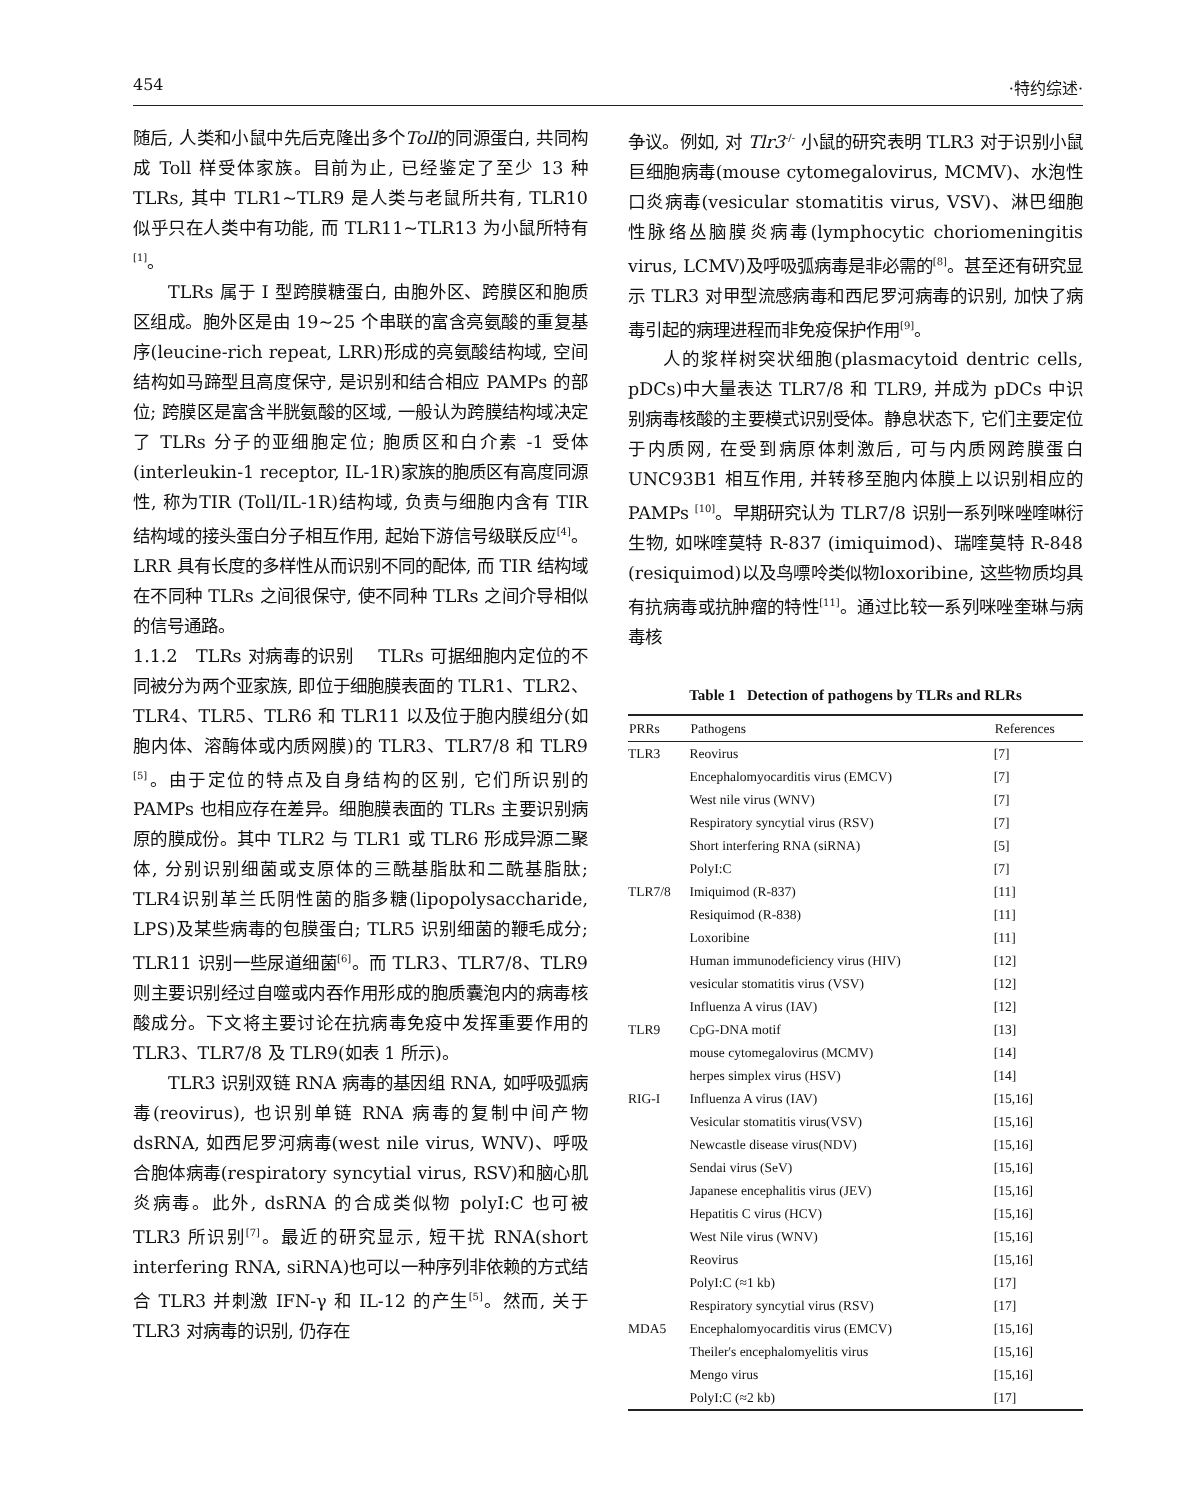454 ·特约综述·
随后, 人类和小鼠中先后克隆出多个Toll的同源蛋白, 共同构成 Toll 样受体家族。目前为止, 已经鉴定了至少 13 种 TLRs, 其中 TLR1~TLR9 是人类与老鼠所共有, TLR10 似乎只在人类中有功能, 而 TLR11~TLR13 为小鼠所特有<sup>[1]</sup>。
TLRs 属于 I 型跨膜糖蛋白, 由胞外区、跨膜区和胞质区组成。胞外区是由 19~25 个串联的富含亮氨酸的重复基序(leucine-rich repeat, LRR)形成的亮氨酸结构域, 空间结构如马蹄型且高度保守, 是识别和结合相应 PAMPs 的部位; 跨膜区是富含半胱氨酸的区域, 一般认为跨膜结构域决定了 TLRs 分子的亚细胞定位; 胞质区和白介素 -1 受体(interleukin-1 receptor, IL-1R)家族的胞质区有高度同源性, 称为TIR (Toll/IL-1R)结构域, 负责与细胞内含有 TIR 结构域的接头蛋白分子相互作用, 起始下游信号级联反应<sup>[4]</sup>。LRR 具有长度的多样性从而识别不同的配体, 而 TIR 结构域在不同种 TLRs 之间很保守, 使不同种 TLRs 之间介导相似的信号通路。
1.1.2 TLRs 对病毒的识别 TLRs 可据细胞内定位的不同被分为两个亚家族, 即位于细胞膜表面的 TLR1、TLR2、TLR4、TLR5、TLR6 和 TLR11 以及位于胞内膜组分(如胞内体、溶酶体或内质网膜)的 TLR3、TLR7/8 和 TLR9 <sup>[5]</sup>。由于定位的特点及自身结构的区别, 它们所识别的 PAMPs 也相应存在差异。细胞膜表面的 TLRs 主要识别病原的膜成份。其中 TLR2 与 TLR1 或 TLR6 形成异源二聚体, 分别识别细菌或支原体的三酰基脂肽和二酰基脂肽; TLR4识别革兰氏阴性菌的脂多糖(lipopolysaccharide, LPS)及某些病毒的包膜蛋白; TLR5 识别细菌的鞭毛成分; TLR11 识别一些尿道细菌<sup>[6]</sup>。而 TLR3、TLR7/8、TLR9则主要识别经过自噬或内吞作用形成的胞质囊泡内的病毒核酸成分。下文将主要讨论在抗病毒免疫中发挥重要作用的 TLR3、TLR7/8 及 TLR9(如表 1 所示)。
TLR3 识别双链 RNA 病毒的基因组 RNA, 如呼吸弧病毒(reovirus), 也识别单链 RNA 病毒的复制中间产物 dsRNA, 如西尼罗河病毒(west nile virus, WNV)、呼吸合胞体病毒(respiratory syncytial virus, RSV)和脑心肌炎病毒。此外, dsRNA 的合成类似物 polyI:C 也可被 TLR3 所识别<sup>[7]</sup>。最近的研究显示, 短干扰 RNA(short interfering RNA, siRNA)也可以一种序列非依赖的方式结合 TLR3 并刺激 IFN-γ 和 IL-12 的产生<sup>[5]</sup>。然而, 关于 TLR3 对病毒的识别, 仍存在
争议。例如, 对 Tlr3<sup>-/-</sup> 小鼠的研究表明 TLR3 对于识别小鼠巨细胞病毒(mouse cytomegalovirus, MCMV)、水泡性口炎病毒(vesicular stomatitis virus, VSV)、淋巴细胞性脉络丛脑膜炎病毒(lymphocytic choriomeningitis virus, LCMV)及呼吸弧病毒是非必需的<sup>[8]</sup>。甚至还有研究显示 TLR3 对甲型流感病毒和西尼罗河病毒的识别, 加快了病毒引起的病理进程而非免疫保护作用<sup>[9]</sup>。
人的浆样树突状细胞(plasmacytoid dentric cells, pDCs)中大量表达 TLR7/8 和 TLR9, 并成为 pDCs 中识别病毒核酸的主要模式识别受体。静息状态下, 它们主要定位于内质网, 在受到病原体刺激后, 可与内质网跨膜蛋白 UNC93B1 相互作用, 并转移至胞内体膜上以识别相应的 PAMPs <sup>[10]</sup>。早期研究认为 TLR7/8 识别一系列咪唑喹啉衍生物, 如咪喹莫特 R-837 (imiquimod)、瑞喹莫特 R-848 (resiquimod)以及鸟嘌呤类似物loxoribine, 这些物质均具有抗病毒或抗肿瘤的特性<sup>[11]</sup>。通过比较一系列咪唑奎琳与病毒核
Table 1 Detection of pathogens by TLRs and RLRs
| PRRs | Pathogens | References |
| --- | --- | --- |
| TLR3 | Reovirus | [7] |
| | Encephalomyocarditis virus (EMCV) | [7] |
| | West nile virus (WNV) | [7] |
| | Respiratory syncytial virus (RSV) | [7] |
| | Short interfering RNA (siRNA) | [5] |
| | PolyI:C | [7] |
| TLR7/8 | Imiquimod (R-837) | [11] |
| | Resiquimod (R-838) | [11] |
| | Loxoribine | [11] |
| | Human immunodeficiency virus (HIV) | [12] |
| | vesicular stomatitis virus (VSV) | [12] |
| | Influenza A virus (IAV) | [12] |
| TLR9 | CpG-DNA motif | [13] |
| | mouse cytomegalovirus (MCMV) | [14] |
| | herpes simplex virus (HSV) | [14] |
| RIG-I | Influenza A virus (IAV) | [15,16] |
| | Vesicular stomatitis virus(VSV) | [15,16] |
| | Newcastle disease virus(NDV) | [15,16] |
| | Sendai virus (SeV) | [15,16] |
| | Japanese encephalitis virus (JEV) | [15,16] |
| | Hepatitis C virus (HCV) | [15,16] |
| | West Nile virus (WNV) | [15,16] |
| | Reovirus | [15,16] |
| | PolyI:C (≈1 kb) | [17] |
| | Respiratory syncytial virus (RSV) | [17] |
| MDA5 | Encephalomyocarditis virus (EMCV) | [15,16] |
| | Theiler's encephalomyelitis virus | [15,16] |
| | Mengo virus | [15,16] |
| | PolyI:C (≈2 kb) | [17] |